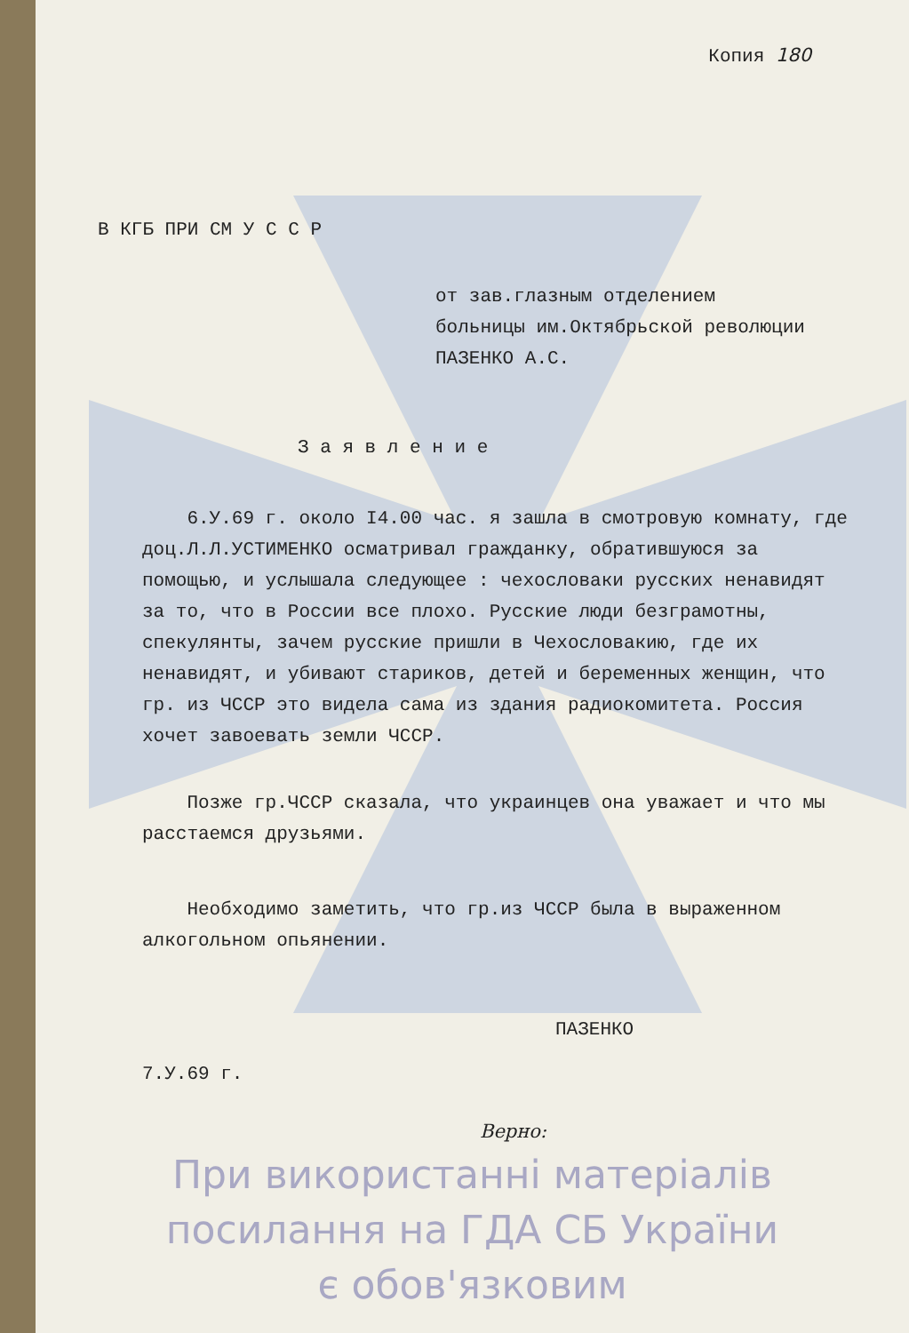Копия 180
В КГБ ПРИ СМ У С С Р
от зав.глазным отделением
больницы им.Октябрьской революции
ПАЗЕНКО А.С.
З а я в л е н и е
6.У.69 г. около I4.00 час. я зашла в смотровую комнату, где доц.Л.Л.УСТИМЕНКО осматривал гражданку, обратившуюся за помощью, и услышала следующее : чехословаки русских ненавидят за то, что в России все плохо. Русские люди безграмотны, спекулянты, зачем русские пришли в Чехословакию, где их ненавидят, и убивают стариков, детей и беременных женщин, что гр. из ЧССР это видела сама из здания радиокомитета. Россия хочет завоевать земли ЧССР.
Позже гр.ЧССР сказала, что украинцев она уважает и что мы расстаемся друзьями.
Необходимо заметить, что гр.из ЧССР была в выраженном алкогольном опьянении.
ПАЗЕНКО
7.У.69 г.
Верно:
При використанні матеріалів
посилання на ГДА СБ України
є обов'язковим